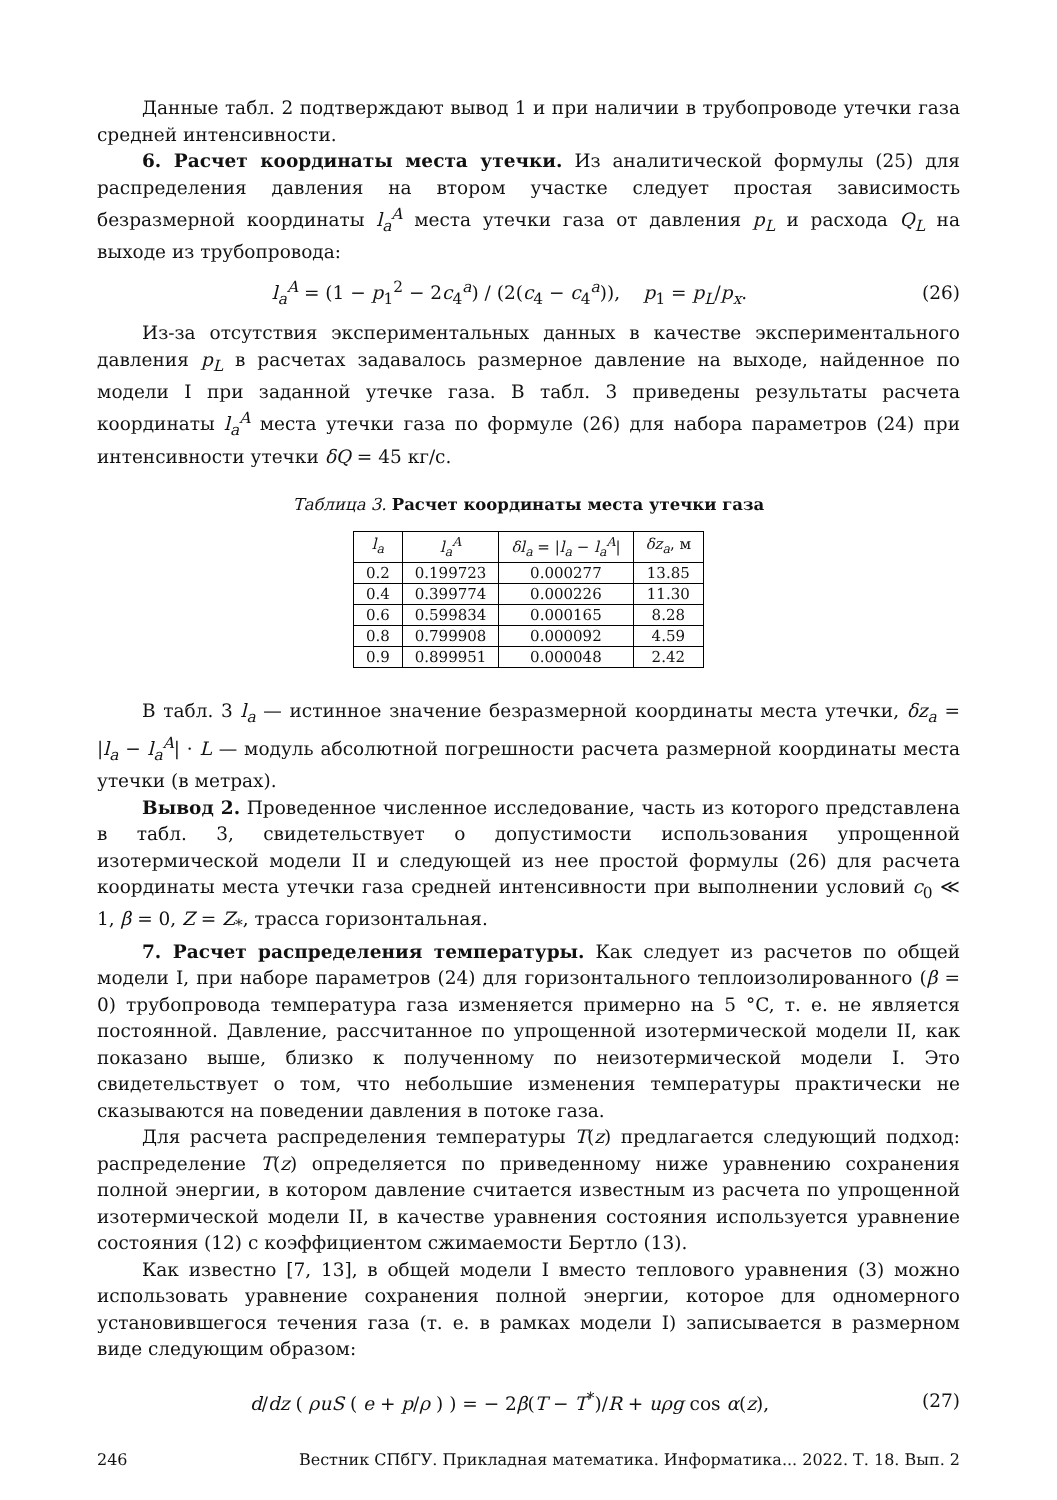Данные табл. 2 подтверждают вывод 1 и при наличии в трубопроводе утечки газа средней интенсивности.
6. Расчет координаты места утечки. Из аналитической формулы (25) для распределения давления на втором участке следует простая зависимость безразмерной координаты l<sub>a</sub><sup>A</sup> места утечки газа от давления p<sub>L</sub> и расхода Q<sub>L</sub> на выходе из трубопровода:
l<sub>a</sub><sup>A</sup> = (1 − p<sub>1</sub><sup>2</sup> − 2c<sub>4</sub><sup>a</sup>) / (2(c<sub>4</sub> − c<sub>4</sub><sup>a</sup>)), p<sub>1</sub> = p<sub>L</sub>/p<sub>x</sub>. (26)
Из-за отсутствия экспериментальных данных в качестве экспериментального давления p<sub>L</sub> в расчетах задавалось размерное давление на выходе, найденное по модели I при заданной утечке газа. В табл. 3 приведены результаты расчета координаты l<sub>a</sub><sup>A</sup> места утечки газа по формуле (26) для набора параметров (24) при интенсивности утечки δQ = 45 кг/с.
Таблица 3. Расчет координаты места утечки газа
| l<sub>a</sub> | l<sub>a</sub><sup>A</sup> | δl<sub>a</sub> = / l<sub>a</sub> − l<sub>a</sub><sup>A</sup> / | δz<sub>a</sub> , м |
| --- | --- | --- | --- |
| 0.2 | 0.199723 | 0.000277 | 13.85 |
| 0.4 | 0.399774 | 0.000226 | 11.30 |
| 0.6 | 0.599834 | 0.000165 | 8.28 |
| 0.8 | 0.799908 | 0.000092 | 4.59 |
| 0.9 | 0.899951 | 0.000048 | 2.42 |
В табл. 3 l<sub>a</sub> — истинное значение безразмерной координаты места утечки, δz<sub>a</sub> = |l<sub>a</sub> − l<sub>a</sub><sup>A</sup>| · L — модуль абсолютной погрешности расчета размерной координаты места утечки (в метрах).
Вывод 2. Проведенное численное исследование, часть из которого представлена в табл. 3, свидетельствует о допустимости использования упрощенной изотермической модели II и следующей из нее простой формулы (26) для расчета координаты места утечки газа средней интенсивности при выполнении условий c<sub>0</sub> ≪ 1, β = 0, Z = Z<sub>*</sub>, трасса горизонтальная.
7. Расчет распределения температуры. Как следует из расчетов по общей модели I, при наборе параметров (24) для горизонтального теплоизолированного (β = 0) трубопровода температура газа изменяется примерно на 5 °C, т. е. не является постоянной. Давление, рассчитанное по упрощенной изотермической модели II, как показано выше, близко к полученному по неизотермической модели I. Это свидетельствует о том, что небольшие изменения температуры практически не сказываются на поведении давления в потоке газа.
Для расчета распределения температуры T(z) предлагается следующий подход: распределение T(z) определяется по приведенному ниже уравнению сохранения полной энергии, в котором давление считается известным из расчета по упрощенной изотермической модели II, в качестве уравнения состояния используется уравнение состояния (12) с коэффициентом сжимаемости Бертло (13).
Как известно [7, 13], в общей модели I вместо теплового уравнения (3) можно использовать уравнение сохранения полной энергии, которое для одномерного установившегося течения газа (т. е. в рамках модели I) записывается в размерном виде следующим образом:
d/dz ( ρuS ( e + p/ρ ) ) = − 2β(T − T<sup>*</sup>)/R + uρg cos α(z), (27)
246 Вестник СПбГУ. Прикладная математика. Информатика... 2022. Т. 18. Вып. 2